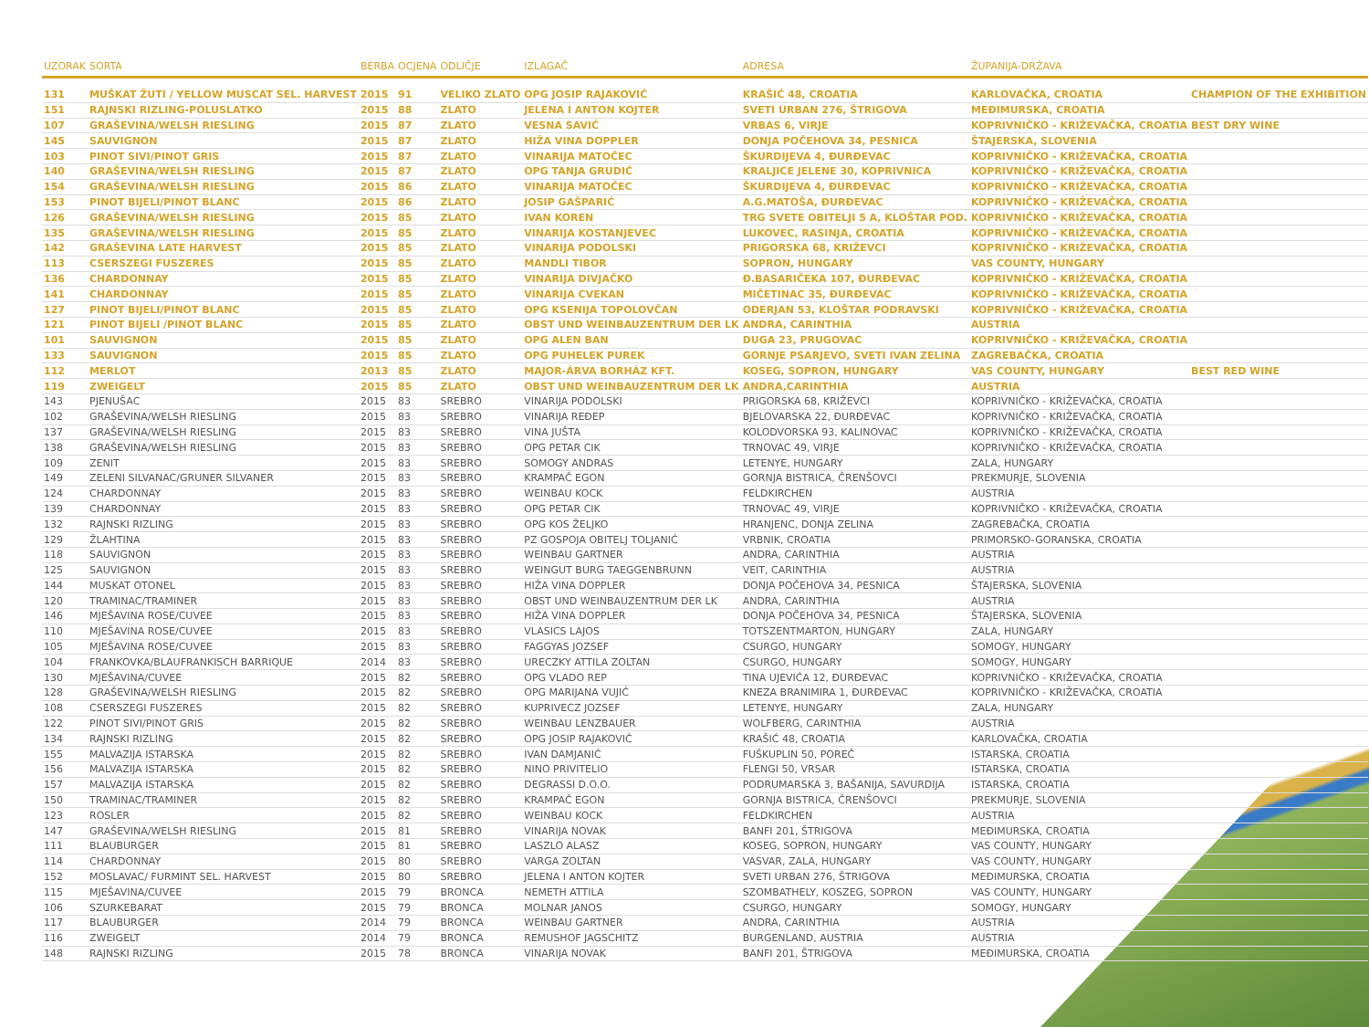| UZORAK | SORTA | BERBA | OCJENA | ODLIČJE | IZLAGAČ | ADRESA | ŽUPANIJA-DRŽAVA | |
| --- | --- | --- | --- | --- | --- | --- | --- | --- |
| 131 | MUŠKAT ŽUTI / YELLOW MUSCAT SEL. HARVEST | 2015 | 91 | VELIKO ZLATO | OPG JOSIP RAJAKOVIĆ | KRAŠIĆ 48, CROATIA | KARLOVAČKA, CROATIA | CHAMPION OF THE EXHIBITION |
| 151 | RAJNSKI RIZLING-POLUSLATKO | 2015 | 88 | ZLATO | JELENA I ANTON KOJTER | SVETI URBAN 276, ŠTRIGOVA | MEĐIMURSKA, CROATIA | |
| 107 | GRAŠEVINA/WELSH RIESLING | 2015 | 87 | ZLATO | VESNA SAVIĆ | VRBAS 6, VIRJE | KOPRIVNIČKO - KRIŽEVAČKA, CROATIA | BEST DRY WINE |
| 145 | SAUVIGNON | 2015 | 87 | ZLATO | HIŽA VINA DOPPLER | DONJA POČEHOVA 34, PESNICA | ŠTAJERSKA, SLOVENIA | |
| 103 | PINOT SIVI/PINOT GRIS | 2015 | 87 | ZLATO | VINARIJA MATOČEC | ŠKURDIJEVA 4, ĐURĐEVAC | KOPRIVNIČKO - KRIŽEVAČKA, CROATIA | |
| 140 | GRAŠEVINA/WELSH RIESLING | 2015 | 87 | ZLATO | OPG TANJA GRUDIĆ | KRALJICE JELENE 30, KOPRIVNICA | KOPRIVNIČKO - KRIŽEVAČKA, CROATIA | |
| 154 | GRAŠEVINA/WELSH RIESLING | 2015 | 86 | ZLATO | VINARIJA MATOČEC | ŠKURDIJEVA 4, ĐURĐEVAC | KOPRIVNIČKO - KRIŽEVAČKA, CROATIA | |
| 153 | PINOT BIJELI/PINOT BLANC | 2015 | 86 | ZLATO | JOSIP GAŠPARIĆ | A.G.MATOŠA, ĐURĐEVAC | KOPRIVNIČKO - KRIŽEVAČKA, CROATIA | |
| 126 | GRAŠEVINA/WELSH RIESLING | 2015 | 85 | ZLATO | IVAN KOREN | TRG SVETE OBITELJI 5 A, KLOŠTAR POD. | KOPRIVNIČKO - KRIŽEVAČKA, CROATIA | |
| 135 | GRAŠEVINA/WELSH RIESLING | 2015 | 85 | ZLATO | VINARIJA KOSTANJEVEC | LUKOVEC, RASINJA, CROATIA | KOPRIVNIČKO - KRIŽEVAČKA, CROATIA | |
| 142 | GRAŠEVINA LATE HARVEST | 2015 | 85 | ZLATO | VINARIJA PODOLSKI | PRIGORSKA 68, KRIŽEVCI | KOPRIVNIČKO - KRIŽEVAČKA, CROATIA | |
| 113 | CSERSZEGI FUSZERES | 2015 | 85 | ZLATO | MANDLI TIBOR | SOPRON, HUNGARY | VAS COUNTY, HUNGARY | |
| 136 | CHARDONNAY | 2015 | 85 | ZLATO | VINARIJA DIVJAČKO | Đ.BASARIČEKA 107, ĐURĐEVAC | KOPRIVNIČKO - KRIŽEVAČKA, CROATIA | |
| 141 | CHARDONNAY | 2015 | 85 | ZLATO | VINARIJA CVEKAN | MIČETINAC 35, ĐURĐEVAC | KOPRIVNIČKO - KRIŽEVAČKA, CROATIA | |
| 127 | PINOT BIJELI/PINOT BLANC | 2015 | 85 | ZLATO | OPG KSENIJA TOPOLOVČAN | ODERJAN 53, KLOŠTAR PODRAVSKI | KOPRIVNIČKO - KRIŽEVAČKA, CROATIA | |
| 121 | PINOT BIJELI /PINOT BLANC | 2015 | 85 | ZLATO | OBST UND WEINBAUZENTRUM DER LK | ANDRA, CARINTHIA | AUSTRIA | |
| 101 | SAUVIGNON | 2015 | 85 | ZLATO | OPG ALEN BAN | DUGA 23, PRUGOVAC | KOPRIVNIČKO - KRIŽEVAČKA, CROATIA | |
| 133 | SAUVIGNON | 2015 | 85 | ZLATO | OPG PUHELEK PUREK | GORNJE PSARJEVO, SVETI IVAN ZELINA | ZAGREBAČKA, CROATIA | |
| 112 | MERLOT | 2013 | 85 | ZLATO | MAJOR-ÁRVA BORHÁZ KFT. | KOSEG, SOPRON, HUNGARY | VAS COUNTY, HUNGARY | BEST RED WINE |
| 119 | ZWEIGELT | 2015 | 85 | ZLATO | OBST UND WEINBAUZENTRUM DER LK | ANDRA,CARINTHIA | AUSTRIA | |
| 143 | PJENUŠAC | 2015 | 83 | SREBRO | VINARIJA PODOLSKI | PRIGORSKA 68, KRIŽEVCI | KOPRIVNIČKO - KRIŽEVAČKA, CROATIA | |
| 102 | GRAŠEVINA/WELSH RIESLING | 2015 | 83 | SREBRO | VINARIJA REĐEP | BJELOVARSKA 22, ĐURĐEVAC | KOPRIVNIČKO - KRIŽEVAČKA, CROATIA | |
| 137 | GRAŠEVINA/WELSH RIESLING | 2015 | 83 | SREBRO | VINA JUŠTA | KOLODVORSKA 93, KALINOVAC | KOPRIVNIČKO - KRIŽEVAČKA, CROATIA | |
| 138 | GRAŠEVINA/WELSH RIESLING | 2015 | 83 | SREBRO | OPG PETAR CIK | TRNOVAC 49, VIRJE | KOPRIVNIČKO - KRIŽEVAČKA, CROATIA | |
| 109 | ZENIT | 2015 | 83 | SREBRO | SOMOGY ANDRAS | LETENYE, HUNGARY | ZALA, HUNGARY | |
| 149 | ZELENI SILVANAC/GRUNER SILVANER | 2015 | 83 | SREBRO | KRAMPAČ EGON | GORNJA BISTRICA, ČRENŠOVCI | PREKMURJE, SLOVENIA | |
| 124 | CHARDONNAY | 2015 | 83 | SREBRO | WEINBAU KOCK | FELDKIRCHEN | AUSTRIA | |
| 139 | CHARDONNAY | 2015 | 83 | SREBRO | OPG PETAR CIK | TRNOVAC 49, VIRJE | KOPRIVNIČKO - KRIŽEVAČKA, CROATIA | |
| 132 | RAJNSKI RIZLING | 2015 | 83 | SREBRO | OPG KOS ŽELJKO | HRANJENC, DONJA ZELINA | ZAGREBAČKA, CROATIA | |
| 129 | ŽLAHTINA | 2015 | 83 | SREBRO | PZ GOSPOJA OBITELJ TOLJANIĆ | VRBNIK, CROATIA | PRIMORSKO-GORANSKA, CROATIA | |
| 118 | SAUVIGNON | 2015 | 83 | SREBRO | WEINBAU GARTNER | ANDRA, CARINTHIA | AUSTRIA | |
| 125 | SAUVIGNON | 2015 | 83 | SREBRO | WEINGUT BURG TAEGGENBRUNN | VEIT, CARINTHIA | AUSTRIA | |
| 144 | MUSKAT OTONEL | 2015 | 83 | SREBRO | HIŽA VINA DOPPLER | DONJA POČEHOVA 34, PESNICA | ŠTAJERSKA, SLOVENIA | |
| 120 | TRAMINAC/TRAMINER | 2015 | 83 | SREBRO | OBST UND WEINBAUZENTRUM DER LK | ANDRA, CARINTHIA | AUSTRIA | |
| 146 | MJEŠAVINA ROSE/CUVEE | 2015 | 83 | SREBRO | HIŽA VINA DOPPLER | DONJA POČEHOVA 34, PESNICA | ŠTAJERSKA, SLOVENIA | |
| 110 | MJEŠAVINA ROSE/CUVEE | 2015 | 83 | SREBRO | VLASICS LAJOS | TOTSZENTMARTON, HUNGARY | ZALA, HUNGARY | |
| 105 | MJEŠAVINA ROSE/CUVEE | 2015 | 83 | SREBRO | FAGGYAS JOZSEF | CSURGO, HUNGARY | SOMOGY, HUNGARY | |
| 104 | FRANKOVKA/BLAUFRANKISCH BARRIQUE | 2014 | 83 | SREBRO | URECZKY ATTILA ZOLTAN | CSURGO, HUNGARY | SOMOGY, HUNGARY | |
| 130 | MJEŠAVINA/CUVEE | 2015 | 82 | SREBRO | OPG VLADO REP | TINA UJEVIĆA 12, ĐURĐEVAC | KOPRIVNIČKO - KRIŽEVAČKA, CROATIA | |
| 128 | GRAŠEVINA/WELSH RIESLING | 2015 | 82 | SREBRO | OPG MARIJANA VUJIĆ | KNEZA BRANIMIRA 1, ĐURĐEVAC | KOPRIVNIČKO - KRIŽEVAČKA, CROATIA | |
| 108 | CSERSZEGI FUSZERES | 2015 | 82 | SREBRO | KUPRIVECZ JOZSEF | LETENYE, HUNGARY | ZALA, HUNGARY | |
| 122 | PINOT SIVI/PINOT GRIS | 2015 | 82 | SREBRO | WEINBAU LENZBAUER | WOLFBERG, CARINTHIA | AUSTRIA | |
| 134 | RAJNSKI RIZLING | 2015 | 82 | SREBRO | OPG JOSIP RAJAKOVIĆ | KRAŠIĆ 48, CROATIA | KARLOVAČKA, CROATIA | |
| 155 | MALVAZIJA ISTARSKA | 2015 | 82 | SREBRO | IVAN DAMJANIĆ | FUŠKUPLIN 50, POREČ | ISTARSKA, CROATIA | |
| 156 | MALVAZIJA ISTARSKA | 2015 | 82 | SREBRO | NINO PRIVITELIO | FLENGI 50, VRSAR | ISTARSKA, CROATIA | |
| 157 | MALVAZIJA ISTARSKA | 2015 | 82 | SREBRO | DEGRASSI D.O.O. | PODRUMARSKA 3, BAŠANIJA, SAVURDIJA | ISTARSKA, CROATIA | |
| 150 | TRAMINAC/TRAMINER | 2015 | 82 | SREBRO | KRAMPAČ EGON | GORNJA BISTRICA, ČRENŠOVCI | PREKMURJE, SLOVENIA | |
| 123 | ROSLER | 2015 | 82 | SREBRO | WEINBAU KOCK | FELDKIRCHEN | AUSTRIA | |
| 147 | GRAŠEVINA/WELSH RIESLING | 2015 | 81 | SREBRO | VINARIJA NOVAK | BANFI 201, ŠTRIGOVA | MEĐIMURSKA, CROATIA | |
| 111 | BLAUBURGER | 2015 | 81 | SREBRO | LASZLO ALASZ | KOSEG, SOPRON, HUNGARY | VAS COUNTY, HUNGARY | |
| 114 | CHARDONNAY | 2015 | 80 | SREBRO | VARGA ZOLTAN | VASVAR, ZALA, HUNGARY | VAS COUNTY, HUNGARY | |
| 152 | MOSLAVAC/ FURMINT SEL. HARVEST | 2015 | 80 | SREBRO | JELENA I ANTON KOJTER | SVETI URBAN 276, ŠTRIGOVA | MEĐIMURSKA, CROATIA | |
| 115 | MJEŠAVINA/CUVEE | 2015 | 79 | BRONCA | NEMETH ATTILA | SZOMBATHELY, KOSZEG, SOPRON | VAS COUNTY, HUNGARY | |
| 106 | SZURKEBARAT | 2015 | 79 | BRONCA | MOLNAR JANOS | CSURGO, HUNGARY | SOMOGY, HUNGARY | |
| 117 | BLAUBURGER | 2014 | 79 | BRONCA | WEINBAU GARTNER | ANDRA, CARINTHIA | AUSTRIA | |
| 116 | ZWEIGELT | 2014 | 79 | BRONCA | REMUSHOF JAGSCHITZ | BURGENLAND, AUSTRIA | AUSTRIA | |
| 148 | RAJNSKI RIZLING | 2015 | 78 | BRONCA | VINARIJA NOVAK | BANFI 201, ŠTRIGOVA | MEĐIMURSKA, CROATIA | |